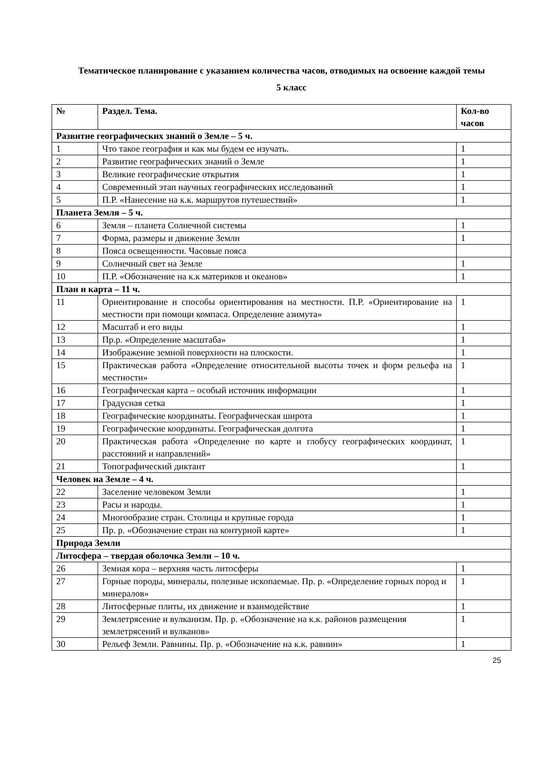Тематическое планирование с указанием количества часов, отводимых на освоение каждой темы
5 класс
| № | Раздел. Тема. | Кол-во часов |
| --- | --- | --- |
| Развитие географических знаний о Земле – 5 ч. | | |
| 1 | Что такое география и как мы будем ее изучать. | 1 |
| 2 | Развитие географических знаний о Земле | 1 |
| 3 | Великие географические открытия | 1 |
| 4 | Современный этап научных географических исследований | 1 |
| 5 | П.Р. «Нанесение на к.к. маршрутов путешествий» | 1 |
| Планета Земля – 5 ч. | | |
| 6 | Земля – планета Солнечной системы | 1 |
| 7 | Форма, размеры и движение Земли | 1 |
| 8 | Пояса освещенности. Часовые пояса | |
| 9 | Солнечный свет на Земле | 1 |
| 10 | П.Р. «Обозначение на к.к материков и океанов» | 1 |
| План и карта – 11 ч. | | |
| 11 | Ориентирование и способы ориентирования на местности. П.Р. «Ориентирование на местности при помощи компаса. Определение азимута» | 1 |
| 12 | Масштаб и его виды | 1 |
| 13 | Пр.р. «Определение масштаба» | 1 |
| 14 | Изображение земной поверхности на плоскости. | 1 |
| 15 | Практическая работа «Определение относительной высоты точек и форм рельефа на местности» | 1 |
| 16 | Географическая карта – особый источник информации | 1 |
| 17 | Градусная сетка | 1 |
| 18 | Географические координаты. Географическая широта | 1 |
| 19 | Географические координаты. Географическая долгота | 1 |
| 20 | Практическая работа «Определение по карте и глобусу географических координат, расстояний и направлений» | 1 |
| 21 | Топографический диктант | 1 |
| Человек на Земле – 4 ч. | | |
| 22 | Заселение человеком Земли | 1 |
| 23 | Расы и народы. | 1 |
| 24 | Многообразие стран. Столицы и крупные города | 1 |
| 25 | Пр. р. «Обозначение стран на контурной карте» | 1 |
| Природа Земли | | |
| Литосфера – твердая оболочка Земли – 10 ч. | | |
| 26 | Земная кора – верхняя часть литосферы | 1 |
| 27 | Горные породы, минералы, полезные ископаемые. Пр. р. «Определение горных пород и минералов» | 1 |
| 28 | Литосферные плиты, их движение и взаимодействие | 1 |
| 29 | Землетрясение и вулканизм. Пр. р. «Обозначение на к.к. районов размещения землетрясений и вулканов» | 1 |
| 30 | Рельеф Земли. Равнины. Пр. р. «Обозначение на к.к. равнин» | 1 |
25